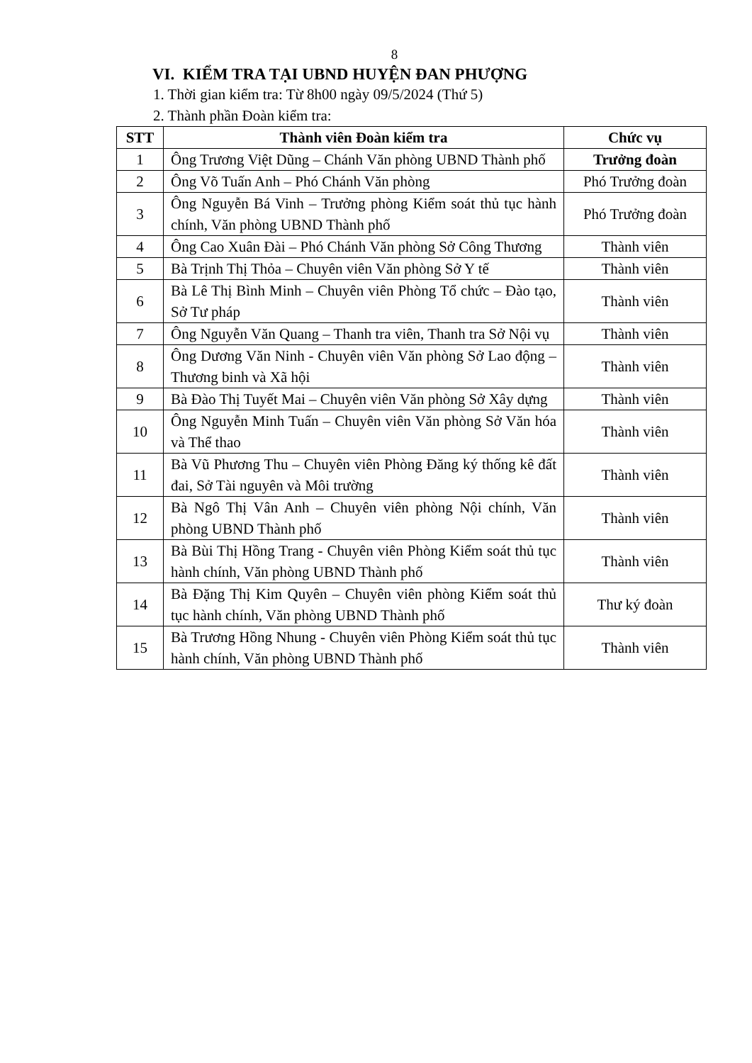8
VI. KIỂM TRA TẠI UBND HUYỆN ĐAN PHƯỢNG
1. Thời gian kiểm tra: Từ 8h00 ngày 09/5/2024 (Thứ 5)
2. Thành phần Đoàn kiểm tra:
| STT | Thành viên Đoàn kiểm tra | Chức vụ |
| --- | --- | --- |
| 1 | Ông Trương Việt Dũng – Chánh Văn phòng UBND Thành phố | Trưởng đoàn |
| 2 | Ông Võ Tuấn Anh – Phó Chánh Văn phòng | Phó Trưởng đoàn |
| 3 | Ông Nguyễn Bá Vinh – Trưởng phòng Kiểm soát thủ tục hành chính, Văn phòng UBND Thành phố | Phó Trưởng đoàn |
| 4 | Ông Cao Xuân Đài – Phó Chánh Văn phòng Sở Công Thương | Thành viên |
| 5 | Bà Trịnh Thị Thỏa – Chuyên viên Văn phòng Sở Y tế | Thành viên |
| 6 | Bà Lê Thị Bình Minh – Chuyên viên Phòng Tổ chức – Đào tạo, Sở Tư pháp | Thành viên |
| 7 | Ông Nguyễn Văn Quang – Thanh tra viên, Thanh tra Sở Nội vụ | Thành viên |
| 8 | Ông Dương Văn Ninh - Chuyên viên Văn phòng Sở Lao động – Thương binh và Xã hội | Thành viên |
| 9 | Bà Đào Thị Tuyết Mai – Chuyên viên Văn phòng Sở Xây dựng | Thành viên |
| 10 | Ông Nguyễn Minh Tuấn – Chuyên viên Văn phòng Sở Văn hóa và Thể thao | Thành viên |
| 11 | Bà Vũ Phương Thu – Chuyên viên Phòng Đăng ký thống kê đất đai, Sở Tài nguyên và Môi trường | Thành viên |
| 12 | Bà Ngô Thị Vân Anh – Chuyên viên phòng Nội chính, Văn phòng UBND Thành phố | Thành viên |
| 13 | Bà Bùi Thị Hồng Trang - Chuyên viên Phòng Kiểm soát thủ tục hành chính, Văn phòng UBND Thành phố | Thành viên |
| 14 | Bà Đặng Thị Kim Quyên – Chuyên viên phòng Kiểm soát thủ tục hành chính, Văn phòng UBND Thành phố | Thư ký đoàn |
| 15 | Bà Trương Hồng Nhung - Chuyên viên Phòng Kiểm soát thủ tục hành chính, Văn phòng UBND Thành phố | Thành viên |